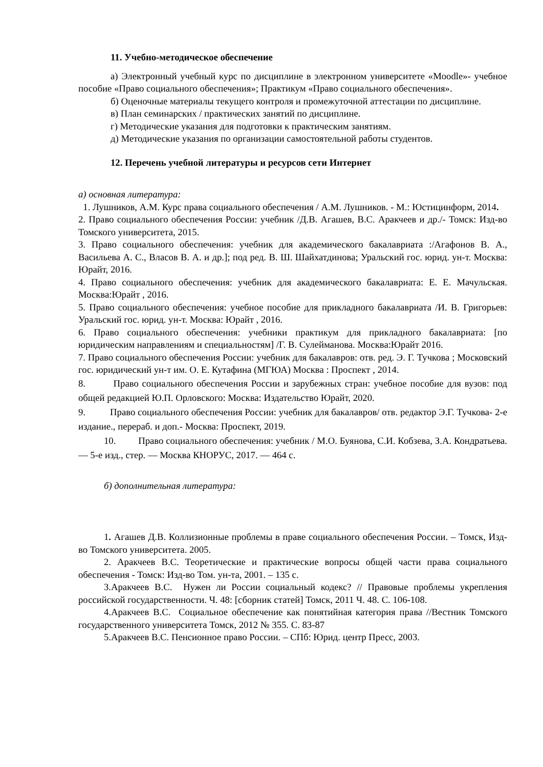11. Учебно-методическое обеспечение
а) Электронный учебный курс по дисциплине в электронном университете «Moodle»- учебное пособие «Право социального обеспечения»; Практикум «Право социального обеспечения».
б) Оценочные материалы текущего контроля и промежуточной аттестации по дисциплине.
в) План семинарских / практических занятий по дисциплине.
г) Методические указания для подготовки к практическим занятиям.
д) Методические указания по организации самостоятельной работы студентов.
12. Перечень учебной литературы и ресурсов сети Интернет
а) основная литература:
1. Лушников, А.М. Курс права социального обеспечения / А.М. Лушников. - М.: Юстицинформ, 2014.
2. Право социального обеспечения России: учебник /Д.В. Агашев, В.С. Аракчеев и др./- Томск: Изд-во Томского университета, 2015.
3. Право социального обеспечения: учебник для академического бакалавриата :/Агафонов В. А., Васильева А. С., Власов В. А. и др.]; под ред. В. Ш. Шайхатдинова; Уральский гос. юрид. ун-т. Москва: Юрайт, 2016.
4. Право социального обеспечения: учебник для академического бакалавриата: Е. Е. Мачульская. Москва:Юрайт , 2016.
5. Право социального обеспечения: учебное пособие для прикладного бакалавриата /И. В. Григорьев: Уральский гос. юрид. ун-т. Москва: Юрайт , 2016.
6. Право социального обеспечения: учебники практикум для прикладного бакалавриата: [по юридическим направлениям и специальностям] /Г. В. Сулейманова. Москва:Юрайт 2016.
7. Право социального обеспечения России: учебник для бакалавров: отв. ред. Э. Г. Тучкова ; Московский гос. юридический ун-т им. О. Е. Кутафина (МГЮА) Москва : Проспект , 2014.
8. Право социального обеспечения России и зарубежных стран: учебное пособие для вузов: под общей редакцией Ю.П. Орловского: Москва: Издательство Юрайт, 2020.
9. Право социального обеспечения России: учебник для бакалавров/ отв. редактор Э.Г. Тучкова- 2-е издание., перераб. и доп.- Москва: Проспект, 2019.
10. Право социального обеспечения: учебник / М.О. Буянова, С.И. Кобзева, З.А. Кондратьева. — 5-е изд., стер. — Москва КНОРУС, 2017. — 464 с.
б) дополнительная литература:
1. Агашев Д.В. Коллизионные проблемы в праве социального обеспечения России. – Томск, Изд-во Томского университета. 2005.
2. Аракчеев В.С. Теоретические и практические вопросы общей части права социального обеспечения - Томск: Изд-во Том. ун-та, 2001. – 135 с.
3.Аракчеев В.С. Нужен ли России социальный кодекс? // Правовые проблемы укрепления российской государственности. Ч. 48: [сборник статей] Томск, 2011 Ч. 48. С. 106-108.
4.Аракчеев В.С. Социальное обеспечение как понятийная категория права //Вестник Томского государственного университета Томск, 2012 № 355. С. 83-87
5.Аракчеев В.С. Пенсионное право России. – СПб: Юрид. центр Пресс, 2003.